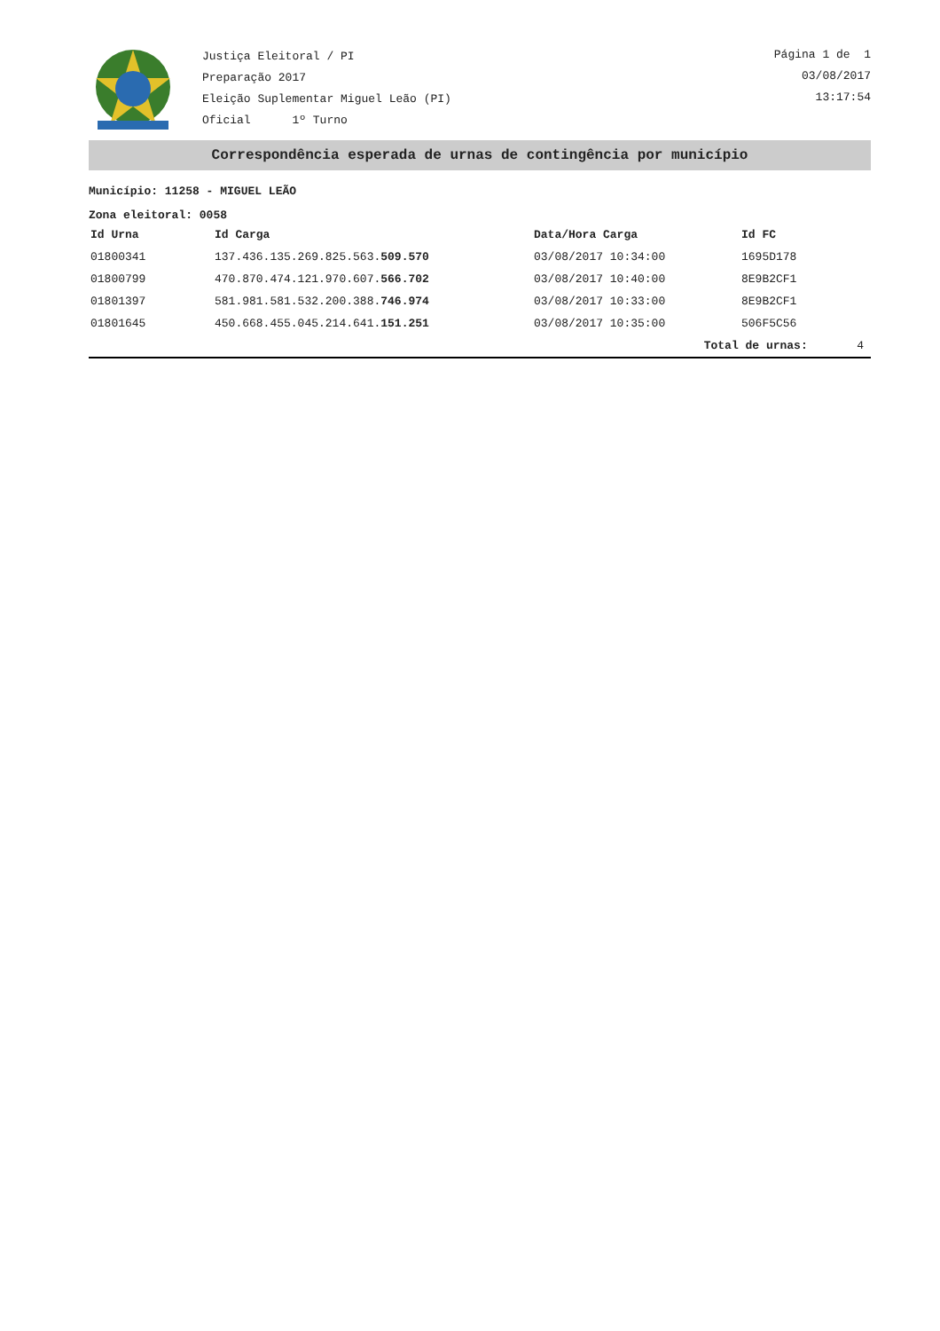Justiça Eleitoral / PI
Preparação 2017
Eleição Suplementar Miguel Leão (PI)
Oficial 1º Turno
Página 1 de 1
03/08/2017
13:17:54
Correspondência esperada de urnas de contingência por município
Município: 11258 - MIGUEL LEÃO
Zona eleitoral: 0058
| Id Urna | Id Carga | Data/Hora Carga | Id FC | |
| --- | --- | --- | --- | --- |
| 01800341 | 137.436.135.269.825.563. 509.570 | 03/08/2017 10:34:00 | 1695D178 | |
| 01800799 | 470.870.474.121.970.607. 566.702 | 03/08/2017 10:40:00 | 8E9B2CF1 | |
| 01801397 | 581.981.581.532.200.388. 746.974 | 03/08/2017 10:33:00 | 8E9B2CF1 | |
| 01801645 | 450.668.455.045.214.641. 151.251 | 03/08/2017 10:35:00 | 506F5C56 | |
| | | Total de urnas: | | 4 |